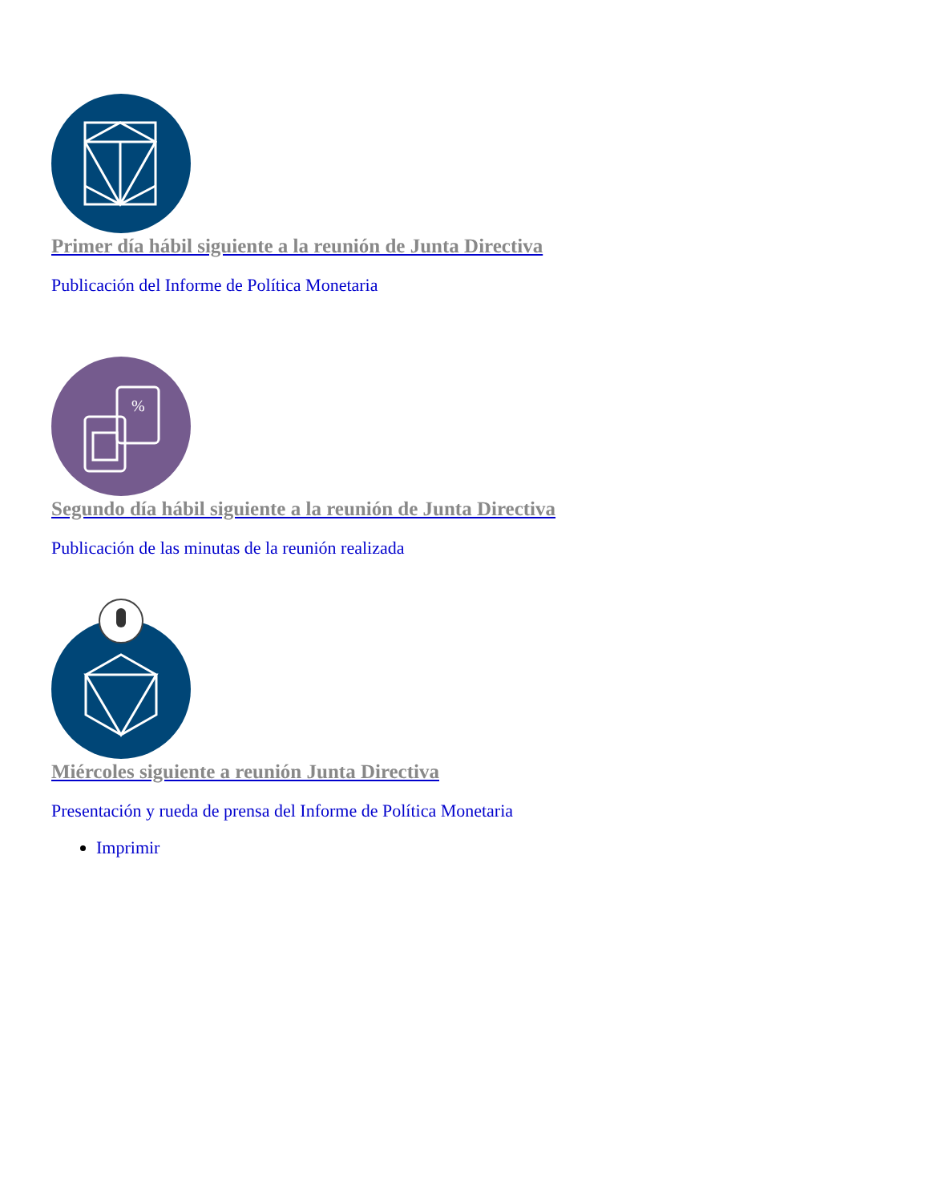Primer día hábil siguiente a la reunión de Junta Directiva
Publicación del Informe de Política Monetaria
%
Segundo día hábil siguiente a la reunión de Junta Directiva
Publicación de las minutas de la reunión realizada
Miércoles siguiente a reunión Junta Directiva
Presentación y rueda de prensa del Informe de Política Monetaria
Imprimir